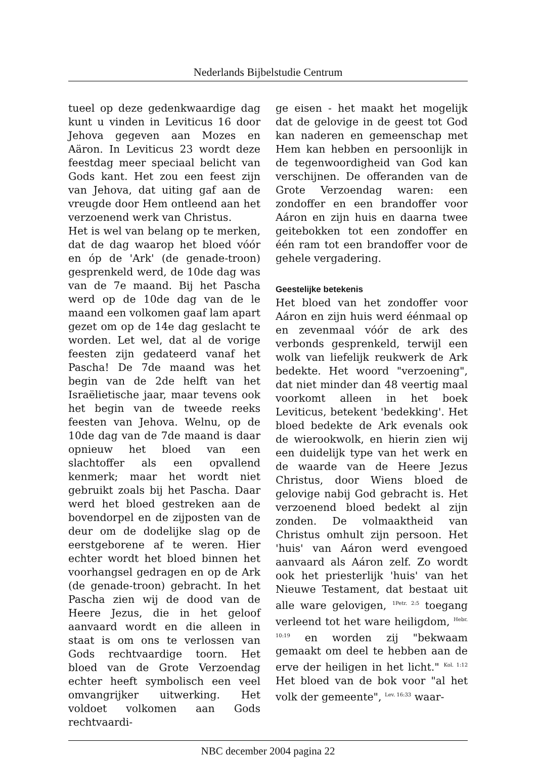Nederlands Bijbelstudie Centrum
tueel op deze gedenkwaardige dag kunt u vinden in Leviticus 16 door Jehova gegeven aan Mozes en Aäron. In Leviticus 23 wordt deze feestdag meer speciaal belicht van Gods kant. Het zou een feest zijn van Jehova, dat uiting gaf aan de vreugde door Hem ontleend aan het verzoenend werk van Christus.
Het is wel van belang op te merken, dat de dag waarop het bloed vóór en óp de 'Ark' (de genade-troon) gesprenkeld werd, de 10de dag was van de 7e maand. Bij het Pascha werd op de 10de dag van de le maand een volkomen gaaf lam apart gezet om op de 14e dag geslacht te worden. Let wel, dat al de vorige feesten zijn gedateerd vanaf het Pascha! De 7de maand was het begin van de 2de helft van het Israëlietische jaar, maar tevens ook het begin van de tweede reeks feesten van Jehova. Welnu, op de 10de dag van de 7de maand is daar opnieuw het bloed van een slachtoffer als een opvallend kenmerk; maar het wordt niet gebruikt zoals bij het Pascha. Daar werd het bloed gestreken aan de bovendorpel en de zijposten van de deur om de dodelijke slag op de eerstgeborene af te weren. Hier echter wordt het bloed binnen het voorhangsel gedragen en op de Ark (de genade-troon) gebracht. In het Pascha zien wij de dood van de Heere Jezus, die in het geloof aanvaard wordt en die alleen in staat is om ons te verlossen van Gods rechtvaardige toorn. Het bloed van de Grote Verzoendag echter heeft symbolisch een veel omvangrijker uitwerking. Het voldoet volkomen aan Gods rechtvaardi-
ge eisen - het maakt het mogelijk dat de gelovige in de geest tot God kan naderen en gemeenschap met Hem kan hebben en persoonlijk in de tegenwoordigheid van God kan verschijnen. De offeranden van de Grote Verzoendag waren: een zondoffer en een brandoffer voor Aáron en zijn huis en daarna twee geitebokken tot een zondoffer en één ram tot een brandoffer voor de gehele vergadering.
Geestelijke betekenis
Het bloed van het zondoffer voor Aáron en zijn huis werd éénmaal op en zevenmaal vóór de ark des verbonds gesprenkeld, terwijl een wolk van liefelijk reukwerk de Ark bedekte. Het woord "verzoening", dat niet minder dan 48 veertig maal voorkomt alleen in het boek Leviticus, betekent 'bedekking'. Het bloed bedekte de Ark evenals ook de wierookwolk, en hierin zien wij een duidelijk type van het werk en de waarde van de Heere Jezus Christus, door Wiens bloed de gelovige nabij God gebracht is. Het verzoenend bloed bedekt al zijn zonden. De volmaaktheid van Christus omhult zijn persoon. Het 'huis' van Aáron werd evengoed aanvaard als Aáron zelf. Zo wordt ook het priesterlijk 'huis' van het Nieuwe Testament, dat bestaat uit alle ware gelovigen, <sup>1Petr. 2:5</sup> toegang verleend tot het ware heiligdom, <sup>Hebr. 10:19</sup> en worden zij "bekwaam gemaakt om deel te hebben aan de erve der heiligen in het licht." <sup>Kol. 1:12</sup> Het bloed van de bok voor "al het volk der gemeente", <sup>Lev. 16:33</sup> waar-
NBC december 2004 pagina 22